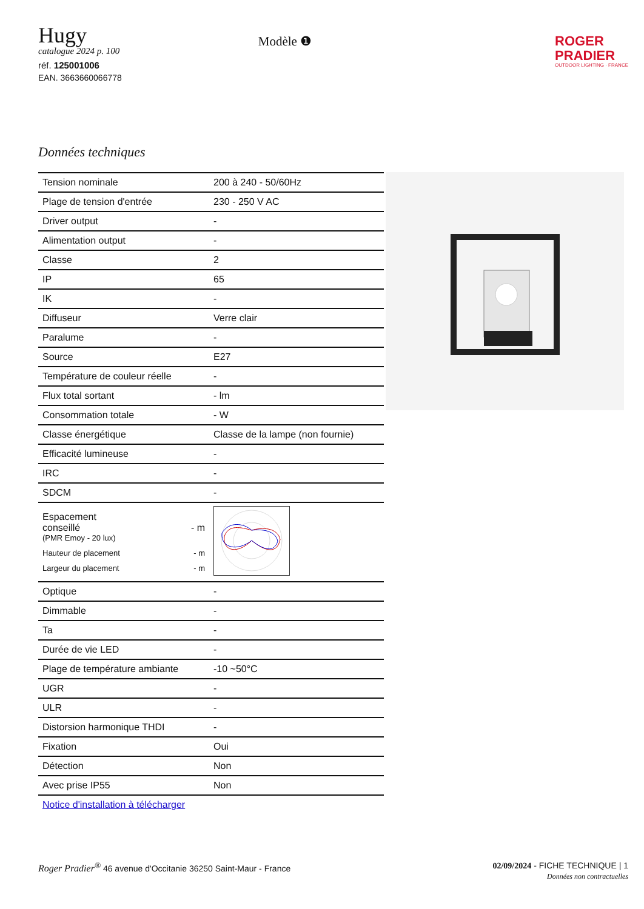Hugy
catalogue 2024 p. 100
réf. 125001006
EAN. 3663660066778
Modèle ❶
ROGER
PRADIER
OUTDOOR LIGHTING · FRANCE
Données techniques
| Tension nominale | 200 à 240 - 50/60Hz |
| Plage de tension d'entrée | 230 - 250 V AC |
| Driver output | - |
| Alimentation output | - |
| Classe | 2 |
| IP | 65 |
| IK | - |
| Diffuseur | Verre clair |
| Paralume | - |
| Source | E27 |
| Température de couleur réelle | - |
| Flux total sortant | - lm |
| Consommation totale | - W |
| Classe énergétique | Classe de la lampe (non fournie) |
| Efficacité lumineuse | - |
| IRC | - |
| SDCM | - |
| Espacement conseillé - m (PMR Emoy - 20 lux) Hauteur de placement - m Largeur du placement - m | |
| Optique | - |
| Dimmable | - |
| Ta | - |
| Durée de vie LED | - |
| Plage de température ambiante | -10 ~50°C |
| UGR | - |
| ULR | - |
| Distorsion harmonique THDI | - |
| Fixation | Oui |
| Détection | Non |
| Avec prise IP55 | Non |
Notice d'installation à télécharger
Roger Pradier<sup>®</sup> 46 avenue d'Occitanie 36250 Saint-Maur - France
02/09/2024 - FICHE TECHNIQUE | 1
Données non contractuelles